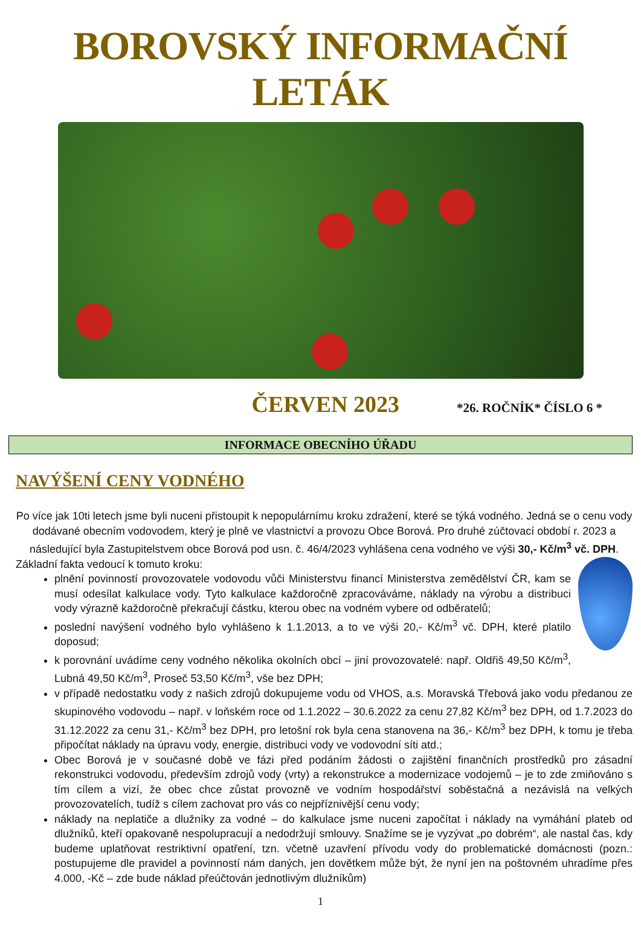BOROVSKÝ INFORMAČNÍ LETÁK
ČERVEN 2023 *26. ROČNÍK* ČÍSLO 6 *
INFORMACE OBECNÍHO ÚŘADU
NAVÝŠENÍ CENY VODNÉHO
Po více jak 10ti letech jsme byli nuceni přistoupit k nepopulárnímu kroku zdražení, které se týká vodného. Jedná se o cenu vody dodávané obecním vodovodem, který je plně ve vlastnictví a provozu Obce Borová. Pro druhé zúčtovací období r. 2023 a následující byla Zastupitelstvem obce Borová pod usn. č. 46/4/2023 vyhlášena cena vodného ve výši 30,- Kč/m<sup>3</sup> vč. DPH.
Základní fakta vedoucí k tomuto kroku:
plnění povinností provozovatele vodovodu vůči Ministerstvu financí Ministerstva zemědělství ČR, kam se musí odesílat kalkulace vody. Tyto kalkulace každoročně zpracováváme, náklady na výrobu a distribuci vody výrazně každoročně překračují částku, kterou obec na vodném vybere od odběratelů;
poslední navýšení vodného bylo vyhlášeno k 1.1.2013, a to ve výši 20,- Kč/m<sup>3</sup> vč. DPH, které platilo doposud;
k porovnání uvádíme ceny vodného několika okolních obcí – jiní provozovatelé: např. Oldřiš 49,50 Kč/m<sup>3</sup>, Lubná 49,50 Kč/m<sup>3</sup>, Proseč 53,50 Kč/m<sup>3</sup>, vše bez DPH;
v případě nedostatku vody z našich zdrojů dokupujeme vodu od VHOS, a.s. Moravská Třebová jako vodu předanou ze skupinového vodovodu – např. v loňském roce od 1.1.2022 – 30.6.2022 za cenu 27,82 Kč/m<sup>3</sup> bez DPH, od 1.7.2023 do 31.12.2022 za cenu 31,- Kč/m<sup>3</sup> bez DPH, pro letošní rok byla cena stanovena na 36,- Kč/m<sup>3</sup> bez DPH, k tomu je třeba připočítat náklady na úpravu vody, energie, distribuci vody ve vodovodní síti atd.;
Obec Borová je v současné době ve fázi před podáním žádosti o zajištění finančních prostředků pro zásadní rekonstrukci vodovodu, především zdrojů vody (vrty) a rekonstrukce a modernizace vodojemů – je to zde zmiňováno s tím cílem a vizí, že obec chce zůstat provozně ve vodním hospodářství soběstačná a nezávislá na velkých provozovatelích, tudíž s cílem zachovat pro vás co nejpříznivější cenu vody;
náklady na neplatiče a dlužníky za vodné – do kalkulace jsme nuceni započítat i náklady na vymáhání plateb od dlužníků, kteří opakovaně nespolupracují a nedodržují smlouvy. Snažíme se je vyzývat „po dobrém“, ale nastal čas, kdy budeme uplatňovat restriktivní opatření, tzn. včetně uzavření přívodu vody do problematické domácnosti (pozn.: postupujeme dle pravidel a povinností nám daných, jen dovětkem může být, že nyní jen na poštovném uhradíme přes 4.000, -Kč – zde bude náklad přeúčtován jednotlivým dlužníkům)
1